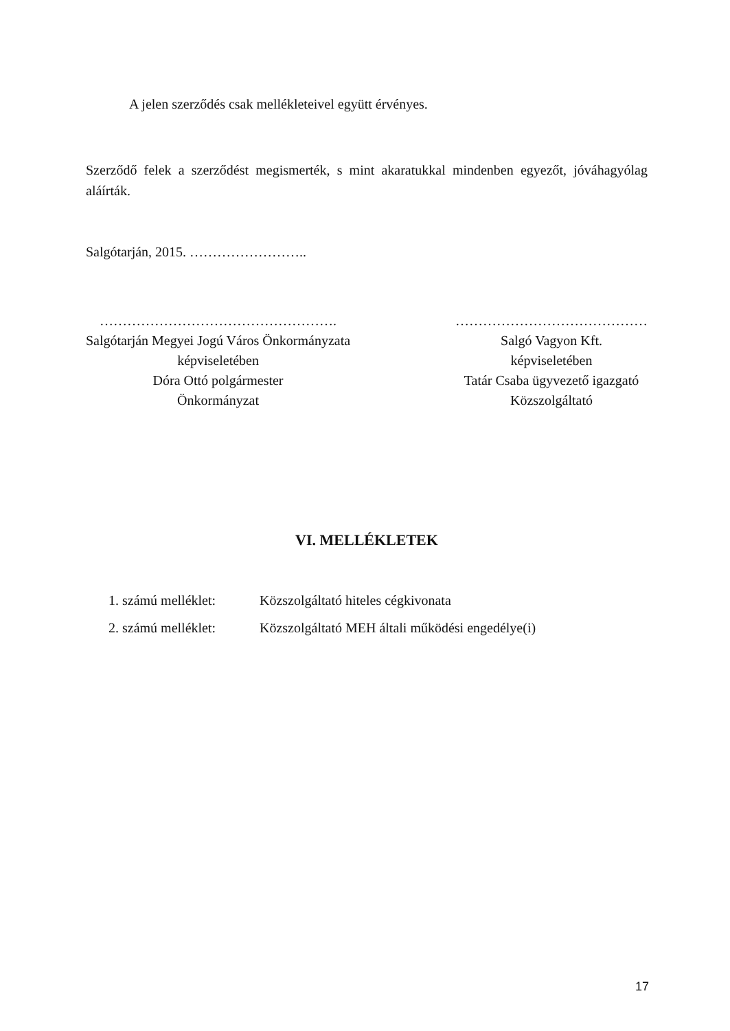A jelen szerződés csak mellékleteivel együtt érvényes.
Szerződő felek a szerződést megismerték, s mint akaratukkal mindenben egyezőt, jóváhagyólag aláírták.
Salgótarján, 2015. ……………………..
…………………………………………….
Salgótarján Megyei Jogú Város Önkormányzata
képviseletében
Dóra Ottó polgármester
Önkormányzat
……………………………………
Salgó Vagyon Kft.
képviseletében
Tatár Csaba ügyvezető igazgató
Közszolgáltató
VI. MELLÉKLETEK
| 1. számú melléklet: | Közszolgáltató hiteles cégkivonata |
| 2. számú melléklet: | Közszolgáltató MEH általi működési engedélye(i) |
17